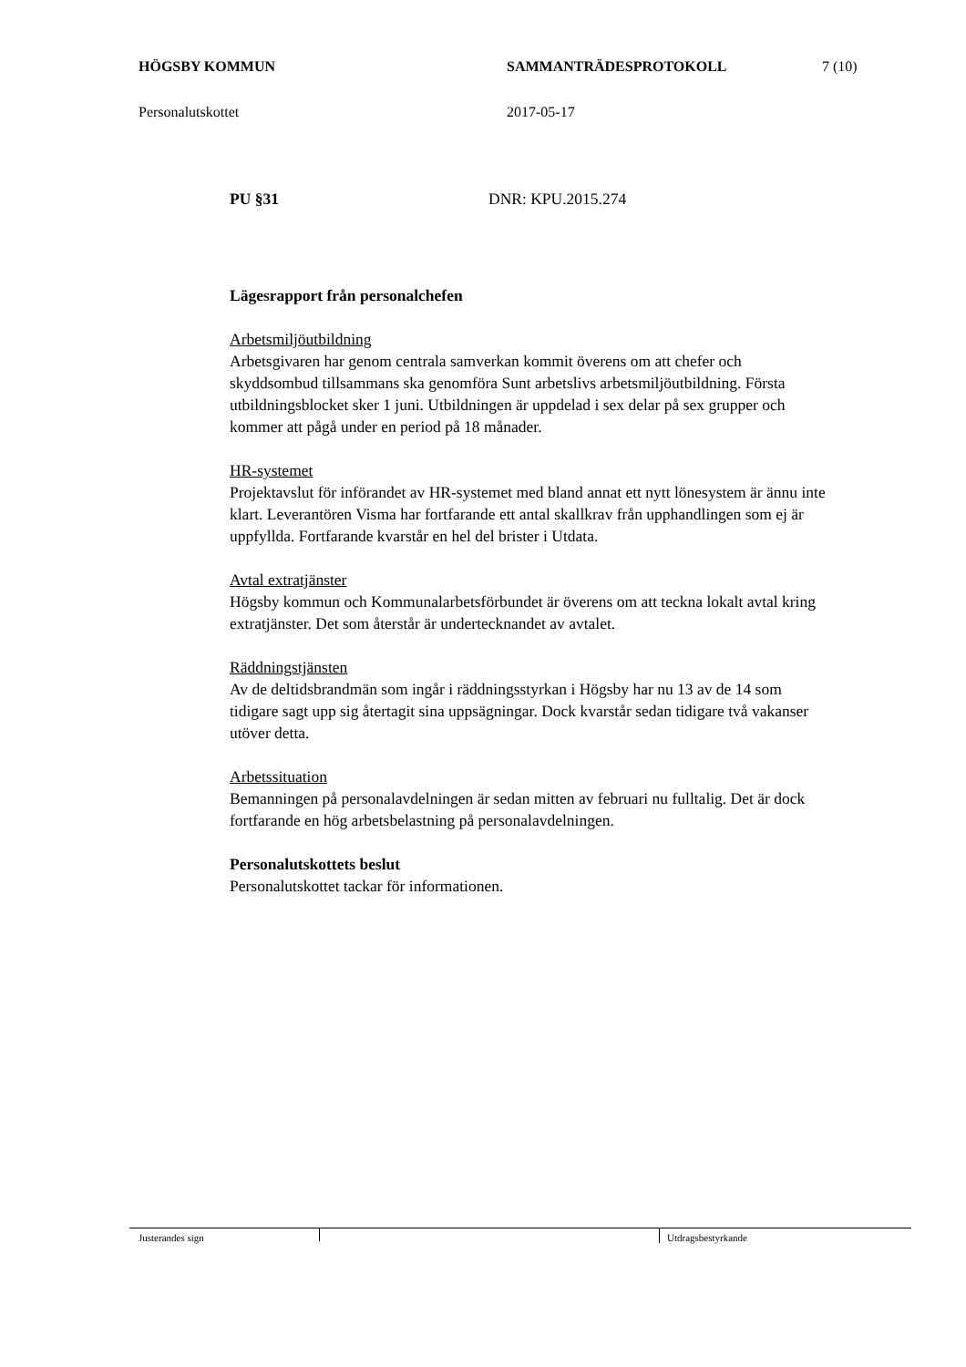HÖGSBY KOMMUN SAMMANTRÄDESPROTOKOLL 7 (10)
Personalutskottet 2017-05-17
PU §31 DNR: KPU.2015.274
Lägesrapport från personalchefen
Arbetsmiljöutbildning
Arbetsgivaren har genom centrala samverkan kommit överens om att chefer och skyddsombud tillsammans ska genomföra Sunt arbetslivs arbetsmiljöutbildning. Första utbildningsblocket sker 1 juni. Utbildningen är uppdelad i sex delar på sex grupper och kommer att pågå under en period på 18 månader.
HR-systemet
Projektavslut för införandet av HR-systemet med bland annat ett nytt lönesystem är ännu inte klart. Leverantören Visma har fortfarande ett antal skallkrav från upphandlingen som ej är uppfyllda. Fortfarande kvarstår en hel del brister i Utdata.
Avtal extratjänster
Högsby kommun och Kommunalarbetsförbundet är överens om att teckna lokalt avtal kring extratjänster. Det som återstår är undertecknandet av avtalet.
Räddningstjänsten
Av de deltidsbrandmän som ingår i räddningsstyrkan i Högsby har nu 13 av de 14 som tidigare sagt upp sig återtagit sina uppsägningar. Dock kvarstår sedan tidigare två vakanser utöver detta.
Arbetssituation
Bemanningen på personalavdelningen är sedan mitten av februari nu fulltalig. Det är dock fortfarande en hög arbetsbelastning på personalavdelningen.
Personalutskottets beslut
Personalutskottet tackar för informationen.
Justerandes sign Utdragsbestyrkande